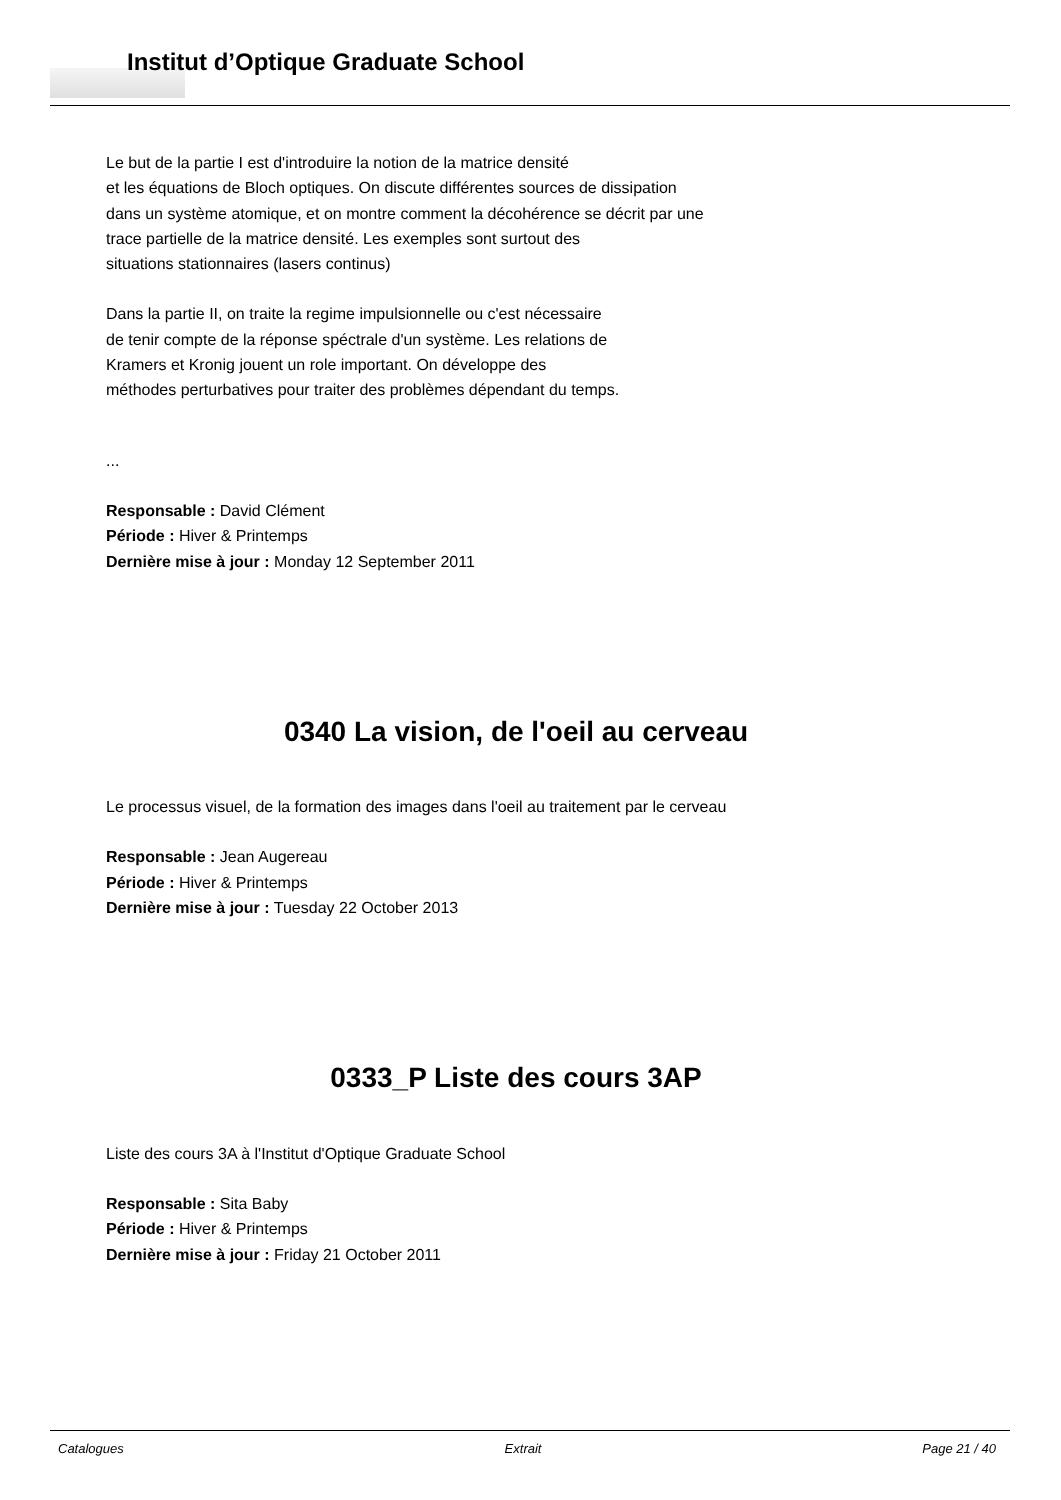Institut d’Optique Graduate School
Le but de la partie I est d'introduire la notion de la matrice densité
et les équations de Bloch optiques. On discute différentes sources de dissipation
dans un système atomique, et on montre comment la décohérence se décrit par une
trace partielle de la matrice densité. Les exemples sont surtout des
situations stationnaires (lasers continus)
Dans la partie II, on traite la regime impulsionnelle ou c'est nécessaire
de tenir compte de la réponse spéctrale d'un système. Les relations de
Kramers et Kronig jouent un role important. On développe des
méthodes perturbatives pour traiter des problèmes dépendant du temps.
...
Responsable : David Clément
Période : Hiver & Printemps
Dernière mise à jour : Monday 12 September 2011
0340 La vision, de l'oeil au cerveau
Le processus visuel, de la formation des images dans l'oeil au traitement par le cerveau
Responsable : Jean Augereau
Période : Hiver & Printemps
Dernière mise à jour : Tuesday 22 October 2013
0333_P Liste des cours 3AP
Liste des cours 3A à l'Institut d'Optique Graduate School
Responsable : Sita Baby
Période : Hiver & Printemps
Dernière mise à jour : Friday 21 October 2011
Catalogues Extrait Page 21 / 40